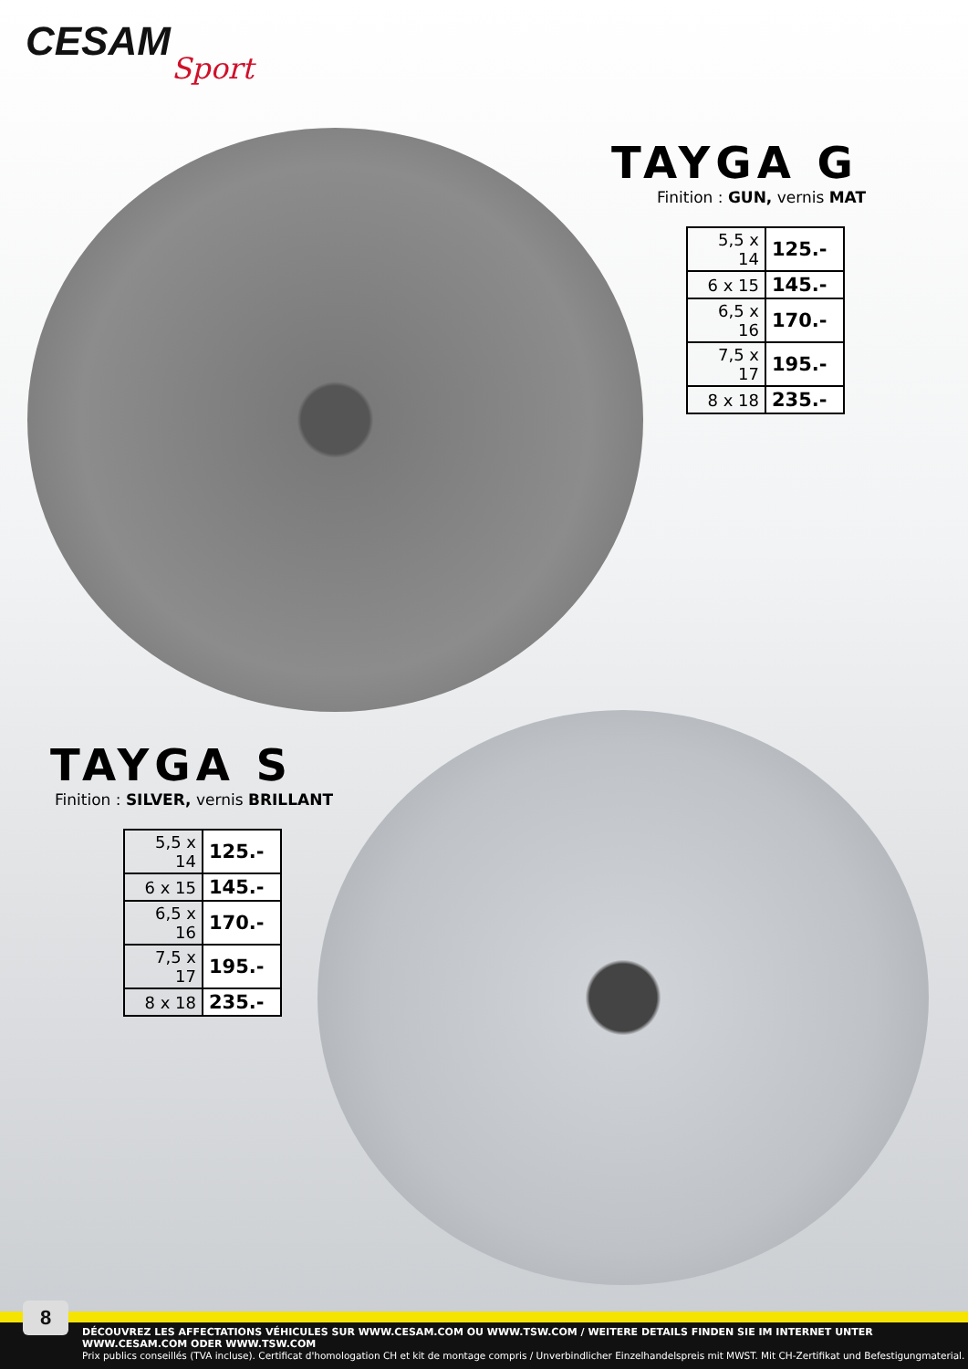CESAM
Sport
TAYGA G
Finition : GUN, vernis MAT
| 5,5 x 14 | 125.- |
| 6 x 15 | 145.- |
| 6,5 x 16 | 170.- |
| 7,5 x 17 | 195.- |
| 8 x 18 | 235.- |
TAYGA S
Finition : SILVER, vernis BRILLANT
| 5,5 x 14 | 125.- |
| 6 x 15 | 145.- |
| 6,5 x 16 | 170.- |
| 7,5 x 17 | 195.- |
| 8 x 18 | 235.- |
DÉCOUVREZ LES AFFECTATIONS VÉHICULES SUR WWW.CESAM.COM OU WWW.TSW.COM / WEITERE DETAILS FINDEN SIE IM INTERNET UNTER WWW.CESAM.COM ODER WWW.TSW.COM
Prix publics conseillés (TVA incluse). Certificat d'homologation CH et kit de montage compris / Unverbindlicher Einzelhandelspreis mit MWST. Mit CH-Zertifikat und Befestigungmaterial.
8